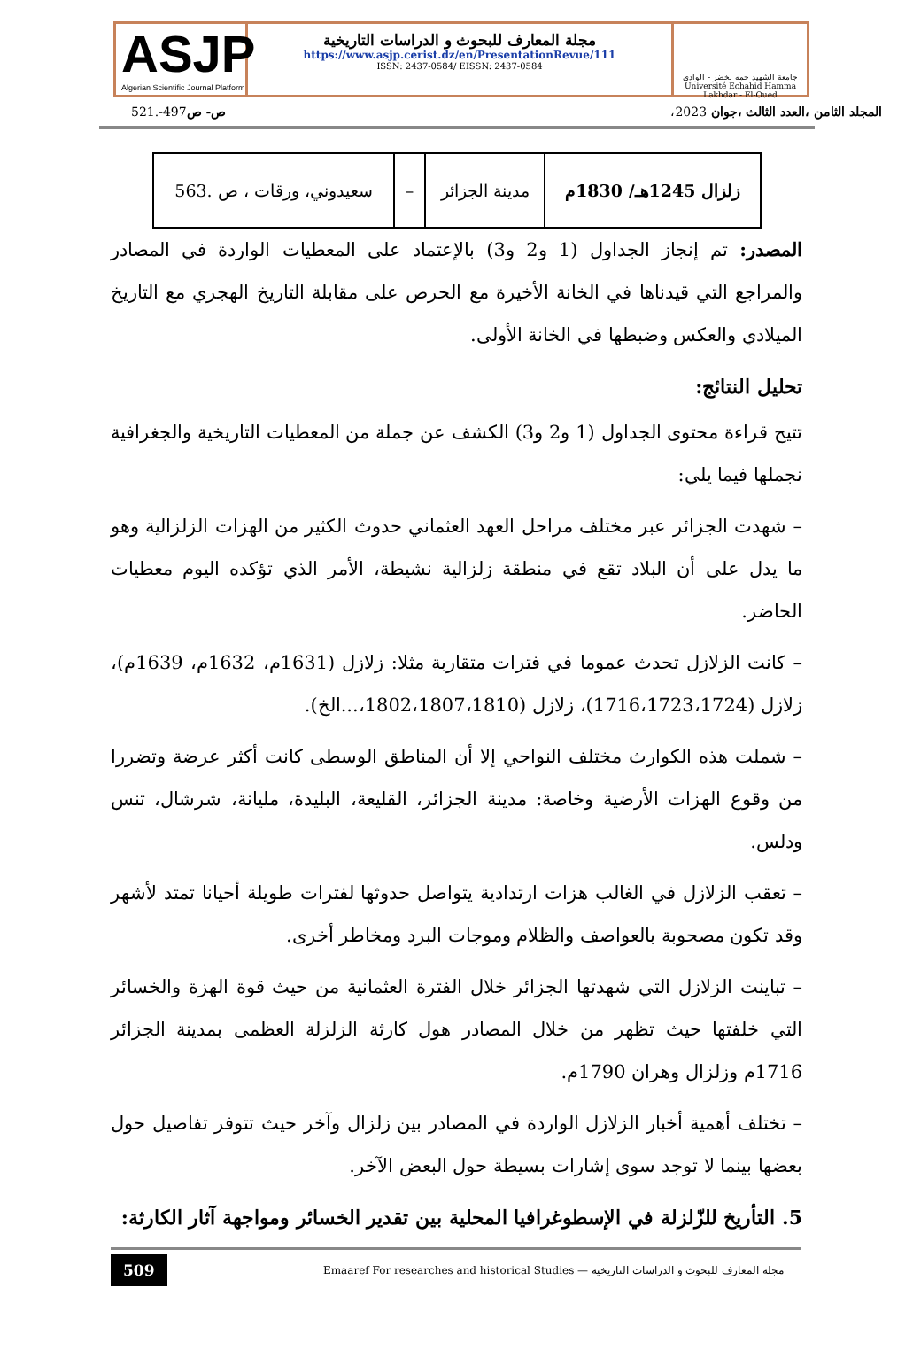ASJP
Algerian Scientific Journal Platform
مجلة المعارف للبحوث و الدراسات التاريخية
https://www.asjp.cerist.dz/en/PresentationRevue/111
ISSN: 2437-0584/ EISSN: 2437-0584
جامعة الشهيد حمه لخضر - الوادي
Université Echahid Hamma Lakhdar - El-Oued
المجلد الثامن ،العدد الثالث ،جوان 2023، ص- ص497-.521
| زلزال 1245هـ/ 1830م | مدينة الجزائر | – | سعيدوني، ورقات ، ص .563 |
المصدر: تم إنجاز الجداول (1 و2 و3) بالإعتماد على المعطيات الواردة في المصادر والمراجع التي قيدناها في الخانة الأخيرة مع الحرص على مقابلة التاريخ الهجري مع التاريخ الميلادي والعكس وضبطها في الخانة الأولى.
تحليل النتائج:
تتيح قراءة محتوى الجداول (1 و2 و3) الكشف عن جملة من المعطيات التاريخية والجغرافية نجملها فيما يلي:
– شهدت الجزائر عبر مختلف مراحل العهد العثماني حدوث الكثير من الهزات الزلزالية وهو ما يدل على أن البلاد تقع في منطقة زلزالية نشيطة، الأمر الذي تؤكده اليوم معطيات الحاضر.
– كانت الزلازل تحدث عموما في فترات متقاربة مثلا: زلازل (1631م، 1632م، 1639م)، زلازل (1716،1723،1724)، زلازل (1802،1807،1810،...الخ).
– شملت هذه الكوارث مختلف النواحي إلا أن المناطق الوسطى كانت أكثر عرضة وتضررا من وقوع الهزات الأرضية وخاصة: مدينة الجزائر، القليعة، البليدة، مليانة، شرشال، تنس ودلس.
– تعقب الزلازل في الغالب هزات ارتدادية يتواصل حدوثها لفترات طويلة أحيانا تمتد لأشهر وقد تكون مصحوبة بالعواصف والظلام وموجات البرد ومخاطر أخرى.
– تباينت الزلازل التي شهدتها الجزائر خلال الفترة العثمانية من حيث قوة الهزة والخسائر التي خلفتها حيث تظهر من خلال المصادر هول كارثة الزلزلة العظمى بمدينة الجزائر 1716م وزلزال وهران 1790م.
– تختلف أهمية أخبار الزلازل الواردة في المصادر بين زلزال وآخر حيث تتوفر تفاصيل حول بعضها بينما لا توجد سوى إشارات بسيطة حول البعض الآخر.
5. التأريخ للزّلزلة في الإسطوغرافيا المحلية بين تقدير الخسائر ومواجهة آثار الكارثة:
509 Emaaref For researches and historical Studies — مجلة المعارف للبحوث و الدراسات التاريخية